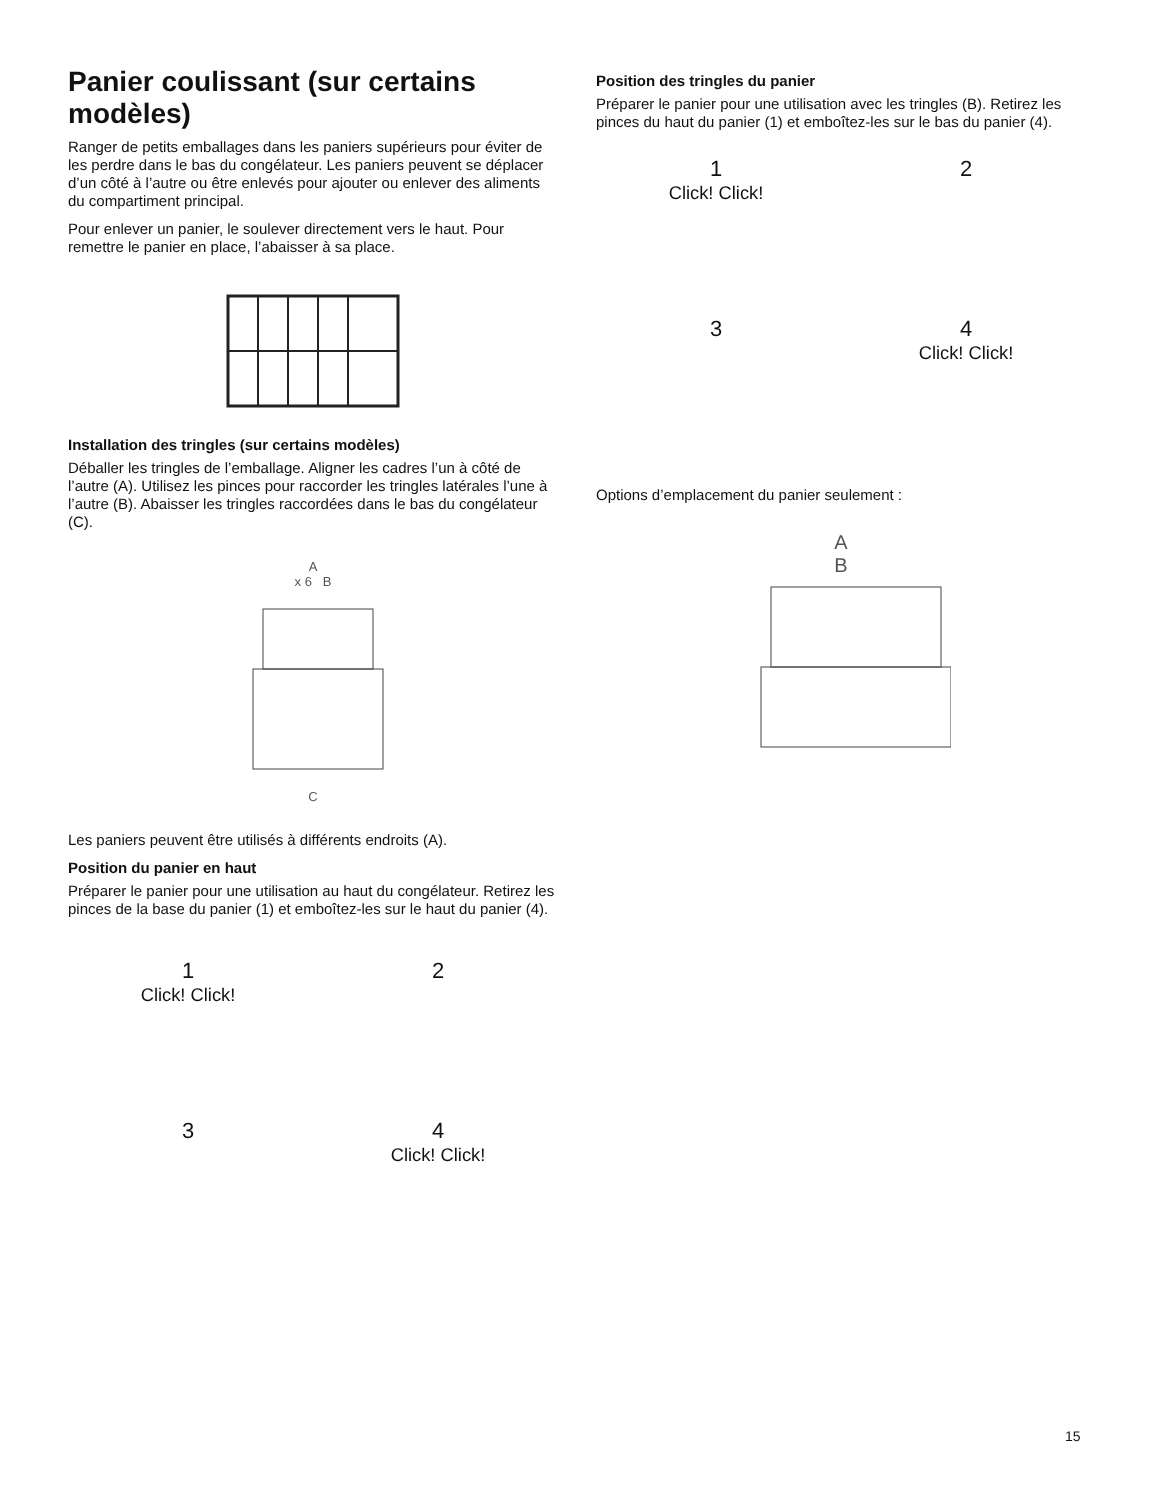Panier coulissant (sur certains modèles)
Ranger de petits emballages dans les paniers supérieurs pour éviter de les perdre dans le bas du congélateur. Les paniers peuvent se déplacer d’un côté à l’autre ou être enlevés pour ajouter ou enlever des aliments du compartiment principal.
Pour enlever un panier, le soulever directement vers le haut. Pour remettre le panier en place, l’abaisser à sa place.
Installation des tringles (sur certains modèles)
Déballer les tringles de l’emballage. Aligner les cadres l’un à côté de l’autre (A). Utilisez les pinces pour raccorder les tringles latérales l’une à l’autre (B). Abaisser les tringles raccordées dans le bas du congélateur (C).
A
x 6 B
C
Les paniers peuvent être utilisés à différents endroits (A).
Position du panier en haut
Préparer le panier pour une utilisation au haut du congélateur. Retirez les pinces de la base du panier (1) et emboîtez-les sur le haut du panier (4).
1
Click! Click!
2
3
4
Click! Click!
Position des tringles du panier
Préparer le panier pour une utilisation avec les tringles (B). Retirez les pinces du haut du panier (1) et emboîtez-les sur le bas du panier (4).
1
Click! Click!
2
3
4
Click! Click!
Options d’emplacement du panier seulement :
A
B
15